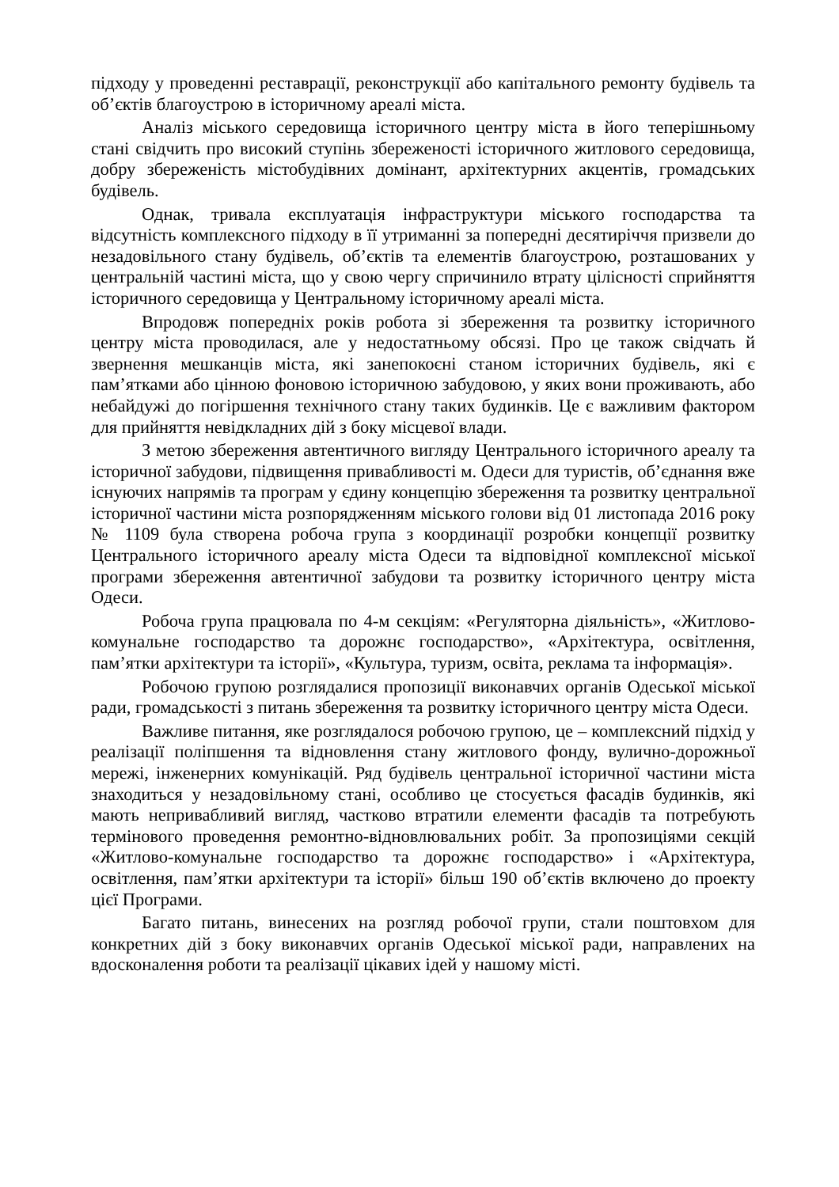підходу у проведенні реставрації, реконструкції або капітального ремонту будівель та об’єктів благоустрою в історичному ареалі міста.
Аналіз міського середовища історичного центру міста в його теперішньому стані свідчить про високий ступінь збереженості історичного житлового середовища, добру збереженість містобудівних домінант, архітектурних акцентів, громадських будівель.
Однак, тривала експлуатація інфраструктури міського господарства та відсутність комплексного підходу в її утриманні за попередні десятиріччя призвели до незадовільного стану будівель, об’єктів та елементів благоустрою, розташованих у центральній частині міста, що у свою чергу спричинило втрату цілісності сприйняття історичного середовища у Центральному історичному ареалі міста.
Впродовж попередніх років робота зі збереження та розвитку історичного центру міста проводилася, але у недостатньому обсязі. Про це також свідчать й звернення мешканців міста, які занепокоєні станом історичних будівель, які є пам’ятками або цінною фоновою історичною забудовою, у яких вони проживають, або небайдужі до погіршення технічного стану таких будинків. Це є важливим фактором для прийняття невідкладних дій з боку місцевої влади.
З метою збереження автентичного вигляду Центрального історичного ареалу та історичної забудови, підвищення привабливості м. Одеси для туристів, об’єднання вже існуючих напрямів та програм у єдину концепцію збереження та розвитку центральної історичної частини міста розпорядженням міського голови від 01 листопада 2016 року № 1109 була створена робоча група з координації розробки концепції розвитку Центрального історичного ареалу міста Одеси та відповідної комплексної міської програми збереження автентичної забудови та розвитку історичного центру міста Одеси.
Робоча група працювала по 4-м секціям: «Регуляторна діяльність», «Житлово-комунальне господарство та дорожнє господарство», «Архітектура, освітлення, пам’ятки архітектури та історії», «Культура, туризм, освіта, реклама та інформація».
Робочою групою розглядалися пропозиції виконавчих органів Одеської міської ради, громадськості з питань збереження та розвитку історичного центру міста Одеси.
Важливе питання, яке розглядалося робочою групою, це – комплексний підхід у реалізації поліпшення та відновлення стану житлового фонду, вулично-дорожньої мережі, інженерних комунікацій. Ряд будівель центральної історичної частини міста знаходиться у незадовільному стані, особливо це стосується фасадів будинків, які мають непривабливий вигляд, частково втратили елементи фасадів та потребують термінового проведення ремонтно-відновлювальних робіт. За пропозиціями секцій «Житлово-комунальне господарство та дорожнє господарство» і «Архітектура, освітлення, пам’ятки архітектури та історії» більш 190 об’єктів включено до проекту цієї Програми.
Багато питань, винесених на розгляд робочої групи, стали поштовхом для конкретних дій з боку виконавчих органів Одеської міської ради, направлених на вдосконалення роботи та реалізації цікавих ідей у нашому місті.